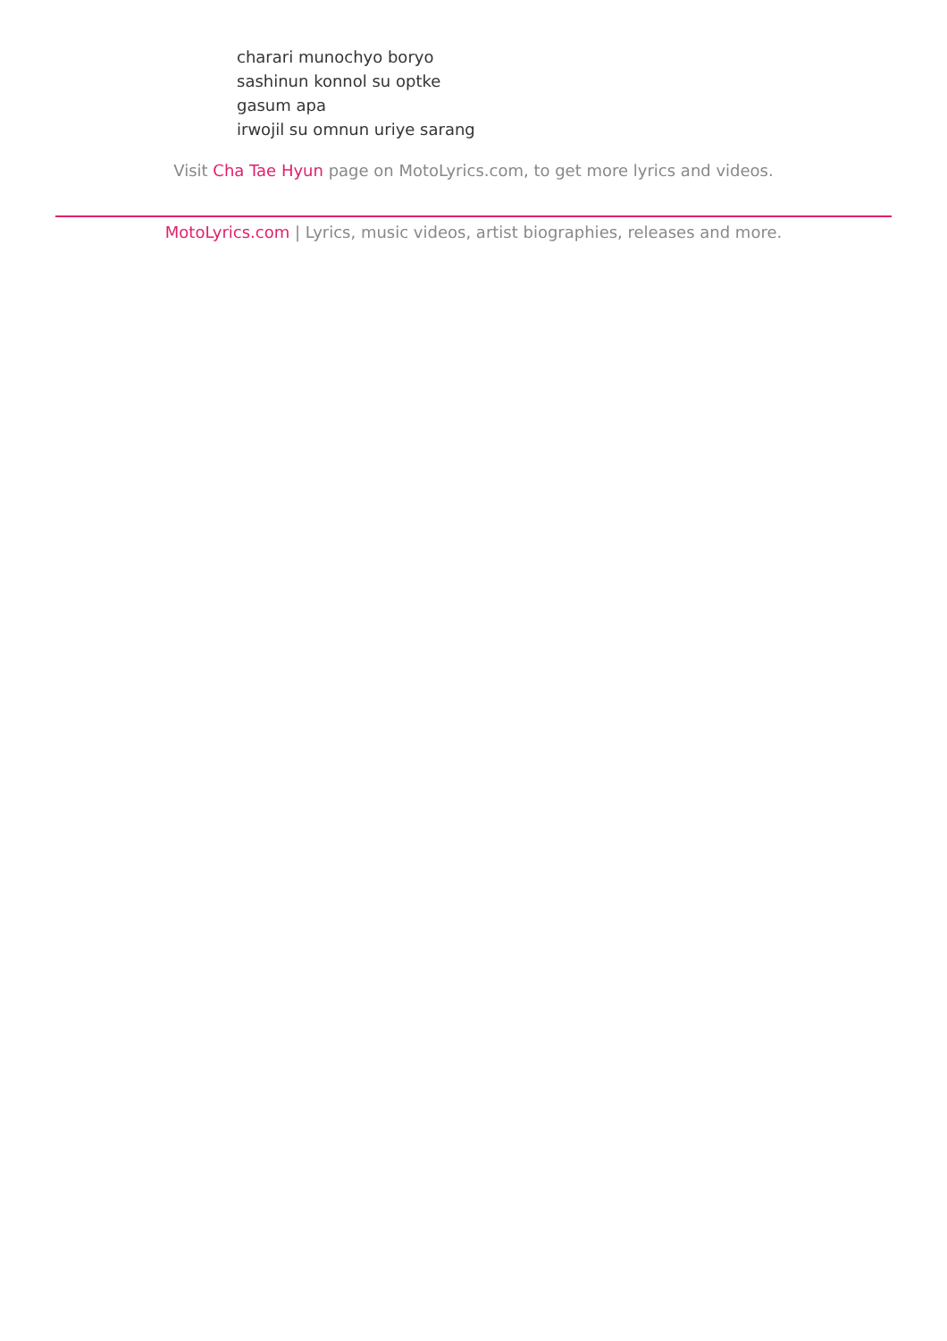charari munochyo boryo
sashinun konnol su optke
gasum apa
irwojil su omnun uriye sarang
Visit Cha Tae Hyun page on MotoLyrics.com, to get more lyrics and videos.
MotoLyrics.com | Lyrics, music videos, artist biographies, releases and more.